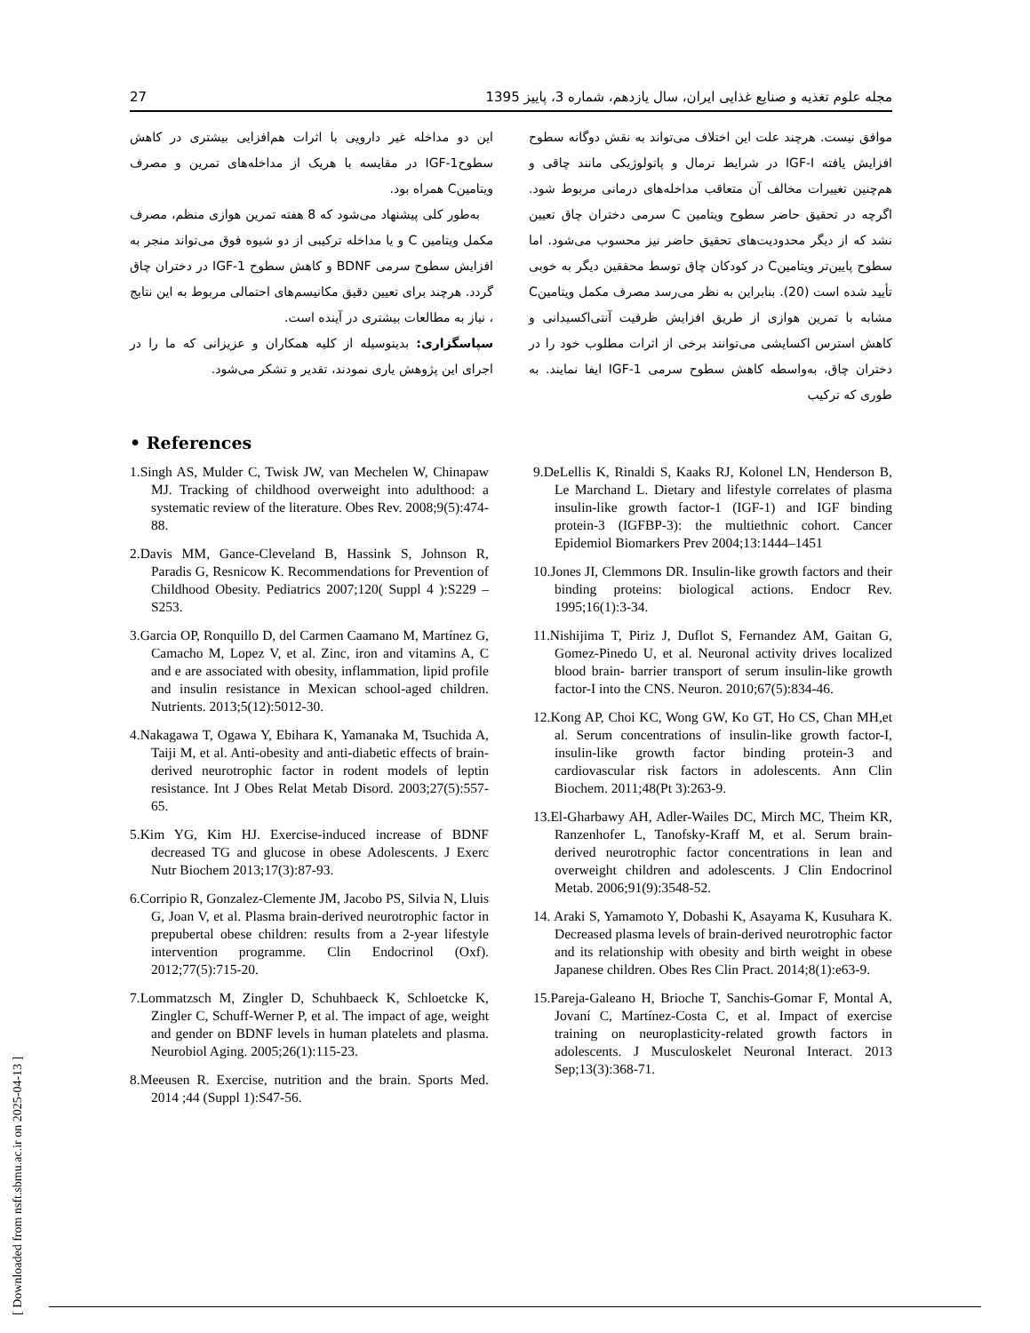27 مجله علوم تغذیه و صنایع غذایی ایران، سال یازدهم، شماره 3، پاییز 1395
موافق نیست. هرچند علت این اختلاف می‌تواند به نقش دوگانه سطوح افزایش یافته IGF-I در شرایط نرمال و پاتولوژیکی مانند چاقی و هم‌چنین تغییرات مخالف آن متعاقب مداخله‌های درمانی مربوط شود. اگرچه در تحقیق حاضر سطوح ویتامین C سرمی دختران چاق تعیین نشد که از دیگر محدودیت‌های تحقیق حاضر نیز محسوب می‌شود. اما سطوح پایین‌تر ویتامینC در کودکان چاق توسط محققین دیگر به خوبی تأیید شده است (20). بنابراین به نظر می‌رسد مصرف مکمل ویتامینC مشابه با تمرین هوازی از طریق افزایش ظرفیت آنتی‌اکسیدانی و کاهش استرس اکسایشی می‌توانند برخی از اثرات مطلوب خود را در دختران چاق، به‌واسطه کاهش سطوح سرمی IGF-1 ایفا نمایند. به طوری که ترکیب
این دو مداخله غیر دارویی با اثرات هم‌افزایی بیشتری در کاهش سطوحIGF-1 در مقایسه با هریک از مداخله‌های تمرین و مصرف ویتامینC همراه بود.
به‌طور کلی پیشنهاد می‌شود که 8 هفته تمرین هوازی منظم، مصرف مکمل ویتامین C و یا مداخله ترکیبی از دو شیوه فوق می‌تواند منجر به افزایش سطوح سرمی BDNF و کاهش سطوح IGF-1 در دختران چاق گردد. هرچند برای تعیین دقیق مکانیسم‌های احتمالی مربوط به این نتایج ، نیاز به مطالعات بیشتری در آینده است.
سپاسگزاری: بدینوسیله از کلیه همکاران و عزیزانی که ما را در اجرای این پژوهش یاری نمودند، تقدیر و تشکر می‌شود.
• References
1.Singh AS, Mulder C, Twisk JW, van Mechelen W, Chinapaw MJ. Tracking of childhood overweight into adulthood: a systematic review of the literature. Obes Rev. 2008;9(5):474-88.
2.Davis MM, Gance-Cleveland B, Hassink S, Johnson R, Paradis G, Resnicow K. Recommendations for Prevention of Childhood Obesity. Pediatrics 2007;120( Suppl 4 ):S229 –S253.
3.Garcia OP, Ronquillo D, del Carmen Caamano M, Martínez G, Camacho M, Lopez V, et al. Zinc, iron and vitamins A, C and e are associated with obesity, inflammation, lipid profile and insulin resistance in Mexican school-aged children. Nutrients. 2013;5(12):5012-30.
4.Nakagawa T, Ogawa Y, Ebihara K, Yamanaka M, Tsuchida A, Taiji M, et al. Anti-obesity and anti-diabetic effects of brain-derived neurotrophic factor in rodent models of leptin resistance. Int J Obes Relat Metab Disord. 2003;27(5):557-65.
5.Kim YG, Kim HJ. Exercise-induced increase of BDNF decreased TG and glucose in obese Adolescents. J Exerc Nutr Biochem 2013;17(3):87-93.
6.Corripio R, Gonzalez-Clemente JM, Jacobo PS, Silvia N, Lluis G, Joan V, et al. Plasma brain-derived neurotrophic factor in prepubertal obese children: results from a 2-year lifestyle intervention programme. Clin Endocrinol (Oxf). 2012;77(5):715-20.
7.Lommatzsch M, Zingler D, Schuhbaeck K, Schloetcke K, Zingler C, Schuff-Werner P, et al. The impact of age, weight and gender on BDNF levels in human platelets and plasma. Neurobiol Aging. 2005;26(1):115-23.
8.Meeusen R. Exercise, nutrition and the brain. Sports Med. 2014 ;44 (Suppl 1):S47-56.
9.DeLellis K, Rinaldi S, Kaaks RJ, Kolonel LN, Henderson B, Le Marchand L. Dietary and lifestyle correlates of plasma insulin-like growth factor-1 (IGF-1) and IGF binding protein-3 (IGFBP-3): the multiethnic cohort. Cancer Epidemiol Biomarkers Prev 2004;13:1444–1451
10.Jones JI, Clemmons DR. Insulin-like growth factors and their binding proteins: biological actions. Endocr Rev. 1995;16(1):3-34.
11.Nishijima T, Piriz J, Duflot S, Fernandez AM, Gaitan G, Gomez-Pinedo U, et al. Neuronal activity drives localized blood brain- barrier transport of serum insulin-like growth factor-I into the CNS. Neuron. 2010;67(5):834-46.
12.Kong AP, Choi KC, Wong GW, Ko GT, Ho CS, Chan MH,et al. Serum concentrations of insulin-like growth factor-I, insulin-like growth factor binding protein-3 and cardiovascular risk factors in adolescents. Ann Clin Biochem. 2011;48(Pt 3):263-9.
13.El-Gharbawy AH, Adler-Wailes DC, Mirch MC, Theim KR, Ranzenhofer L, Tanofsky-Kraff M, et al. Serum brain-derived neurotrophic factor concentrations in lean and overweight children and adolescents. J Clin Endocrinol Metab. 2006;91(9):3548-52.
14. Araki S, Yamamoto Y, Dobashi K, Asayama K, Kusuhara K. Decreased plasma levels of brain-derived neurotrophic factor and its relationship with obesity and birth weight in obese Japanese children. Obes Res Clin Pract. 2014;8(1):e63-9.
15.Pareja-Galeano H, Brioche T, Sanchis-Gomar F, Montal A, Jovaní C, Martínez-Costa C, et al. Impact of exercise training on neuroplasticity-related growth factors in adolescents. J Musculoskelet Neuronal Interact. 2013 Sep;13(3):368-71.
[ Downloaded from nsft.sbmu.ac.ir on 2025-04-13 ]